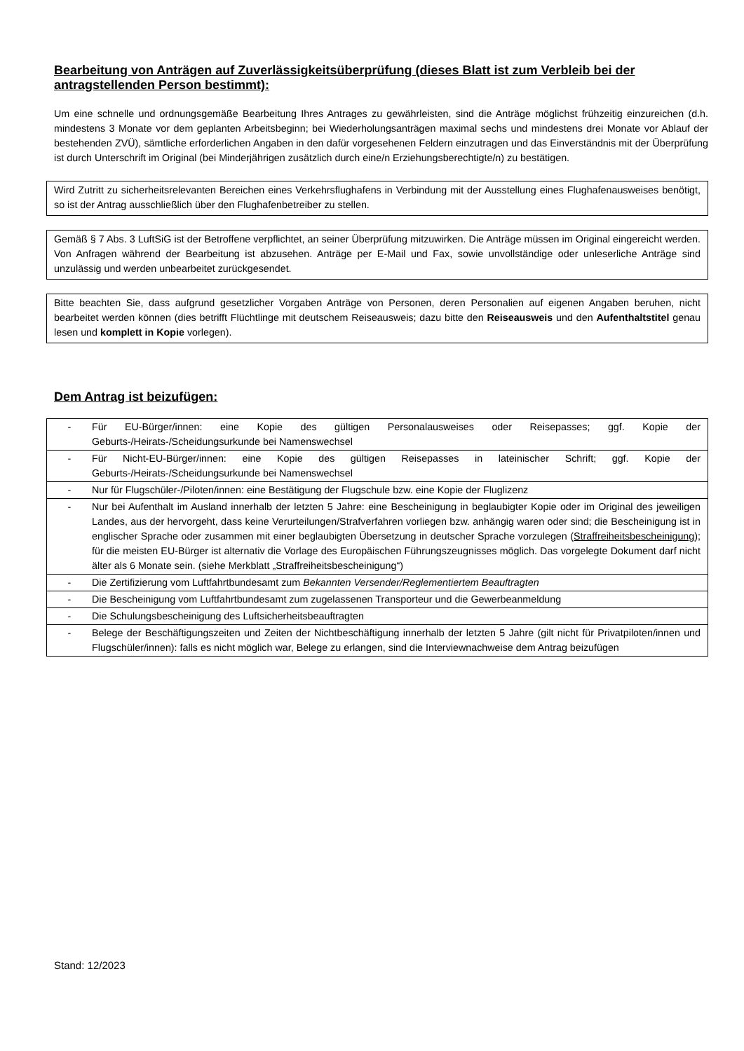Bearbeitung von Anträgen auf Zuverlässigkeitsüberprüfung (dieses Blatt ist zum Verbleib bei der antragstellenden Person bestimmt):
Um eine schnelle und ordnungsgemäße Bearbeitung Ihres Antrages zu gewährleisten, sind die Anträge möglichst frühzeitig einzureichen (d.h. mindestens 3 Monate vor dem geplanten Arbeitsbeginn; bei Wiederholungsanträgen maximal sechs und mindestens drei Monate vor Ablauf der bestehenden ZVÜ), sämtliche erforderlichen Angaben in den dafür vorgesehenen Feldern einzutragen und das Einverständnis mit der Überprüfung ist durch Unterschrift im Original (bei Minderjährigen zusätzlich durch eine/n Erziehungsberechtigte/n) zu bestätigen.
Wird Zutritt zu sicherheitsrelevanten Bereichen eines Verkehrsflughafens in Verbindung mit der Ausstellung eines Flughafenausweises benötigt, so ist der Antrag ausschließlich über den Flughafenbetreiber zu stellen.
Gemäß § 7 Abs. 3 LuftSiG ist der Betroffene verpflichtet, an seiner Überprüfung mitzuwirken. Die Anträge müssen im Original eingereicht werden. Von Anfragen während der Bearbeitung ist abzusehen. Anträge per E-Mail und Fax, sowie unvollständige oder unleserliche Anträge sind unzulässig und werden unbearbeitet zurückgesendet.
Bitte beachten Sie, dass aufgrund gesetzlicher Vorgaben Anträge von Personen, deren Personalien auf eigenen Angaben beruhen, nicht bearbeitet werden können (dies betrifft Flüchtlinge mit deutschem Reiseausweis; dazu bitte den Reiseausweis und den Aufenthaltstitel genau lesen und komplett in Kopie vorlegen).
Dem Antrag ist beizufügen:
| - | Für EU-Bürger/innen: eine Kopie des gültigen Personalausweises oder Reisepasses; ggf. Kopie der Geburts-/Heirats-/Scheidungsurkunde bei Namenswechsel |
| - | Für Nicht-EU-Bürger/innen: eine Kopie des gültigen Reisepasses in lateinischer Schrift; ggf. Kopie der Geburts-/Heirats-/Scheidungsurkunde bei Namenswechsel |
| - | Nur für Flugschüler-/Piloten/innen: eine Bestätigung der Flugschule bzw. eine Kopie der Fluglizenz |
| - | Nur bei Aufenthalt im Ausland innerhalb der letzten 5 Jahre: eine Bescheinigung in beglaubigter Kopie oder im Original des jeweiligen Landes, aus der hervorgeht, dass keine Verurteilungen/Strafverfahren vorliegen bzw. anhängig waren oder sind; die Bescheinigung ist in englischer Sprache oder zusammen mit einer beglaubigten Übersetzung in deutscher Sprache vorzulegen ( Straffreiheitsbescheinigung ); für die meisten EU-Bürger ist alternativ die Vorlage des Europäischen Führungszeugnisses möglich. Das vorgelegte Dokument darf nicht älter als 6 Monate sein. (siehe Merkblatt „Straffreiheitsbescheinigung“) |
| - | Die Zertifizierung vom Luftfahrtbundesamt zum Bekannten Versender/Reglementiertem Beauftragten |
| - | Die Bescheinigung vom Luftfahrtbundesamt zum zugelassenen Transporteur und die Gewerbeanmeldung |
| - | Die Schulungsbescheinigung des Luftsicherheitsbeauftragten |
| - | Belege der Beschäftigungszeiten und Zeiten der Nichtbeschäftigung innerhalb der letzten 5 Jahre (gilt nicht für Privatpiloten/innen und Flugschüler/innen): falls es nicht möglich war, Belege zu erlangen, sind die Interviewnachweise dem Antrag beizufügen |
Stand: 12/2023